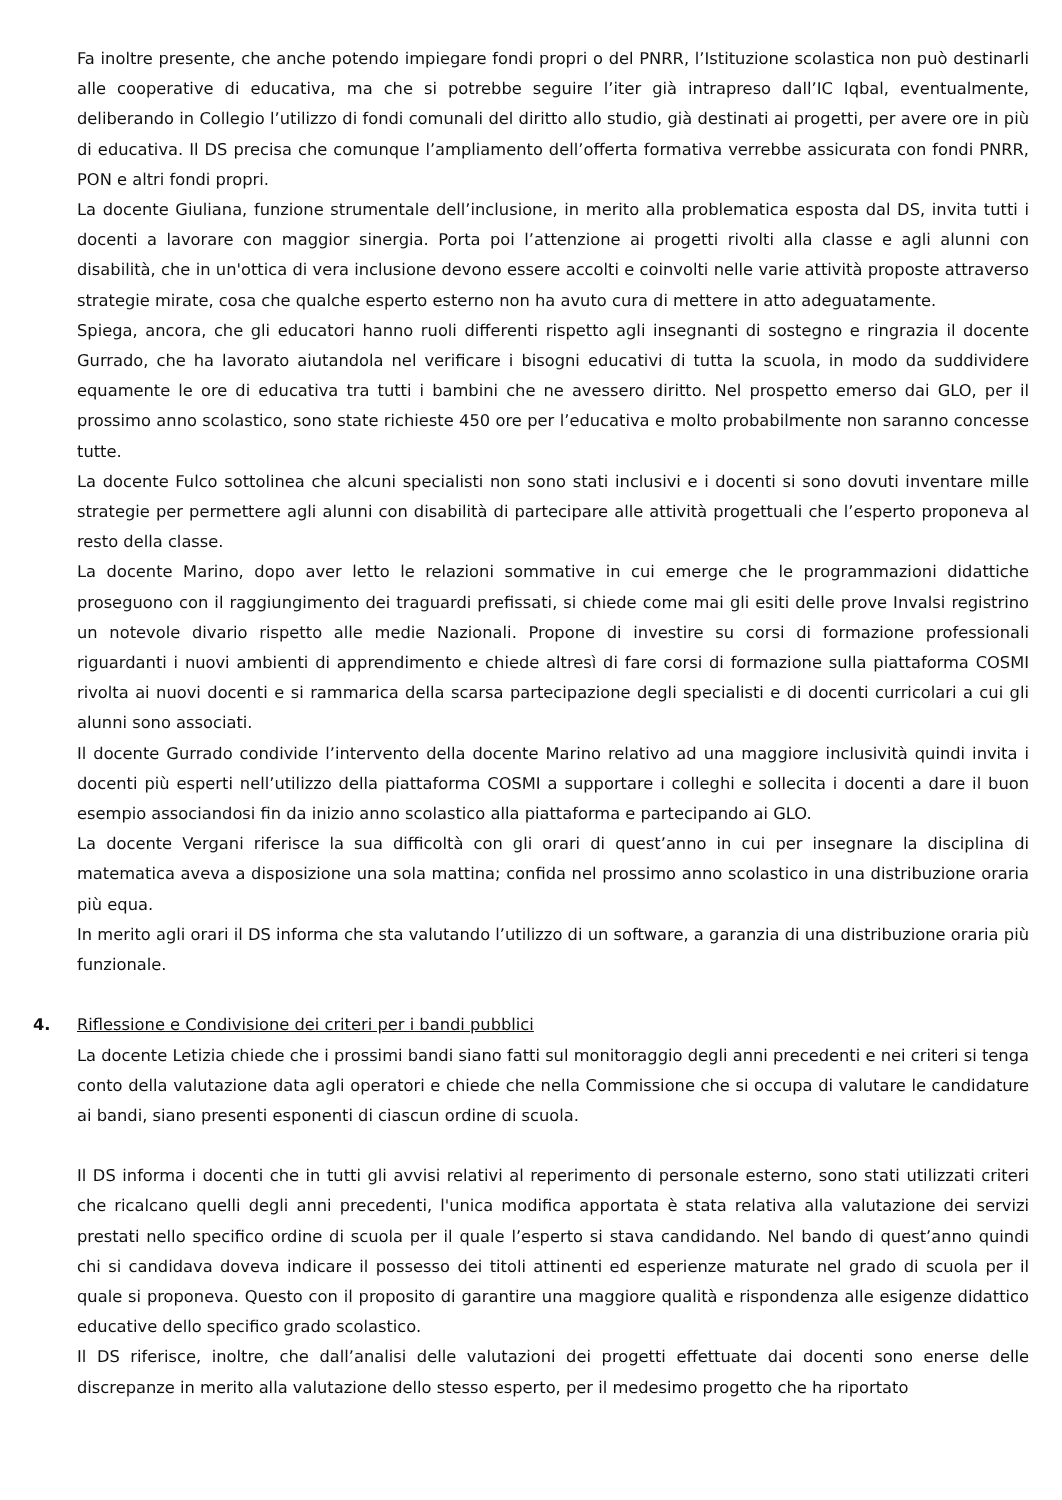Fa inoltre presente, che anche potendo impiegare fondi propri o del PNRR, l’Istituzione scolastica non può destinarli alle cooperative di educativa, ma che si potrebbe seguire l’iter già intrapreso dall’IC Iqbal, eventualmente, deliberando in Collegio l’utilizzo di fondi comunali del diritto allo studio, già destinati ai progetti, per avere ore in più di educativa. Il DS precisa che comunque l’ampliamento dell’offerta formativa verrebbe assicurata con fondi PNRR, PON e altri fondi propri.
La docente Giuliana, funzione strumentale dell’inclusione, in merito alla problematica esposta dal DS, invita tutti i docenti a lavorare con maggior sinergia. Porta poi l’attenzione ai progetti rivolti alla classe e agli alunni con disabilità, che in un'ottica di vera inclusione devono essere accolti e coinvolti nelle varie attività proposte attraverso strategie mirate, cosa che qualche esperto esterno non ha avuto cura di mettere in atto adeguatamente.
Spiega, ancora, che gli educatori hanno ruoli differenti rispetto agli insegnanti di sostegno e ringrazia il docente Gurrado, che ha lavorato aiutandola nel verificare i bisogni educativi di tutta la scuola, in modo da suddividere equamente le ore di educativa tra tutti i bambini che ne avessero diritto. Nel prospetto emerso dai GLO, per il prossimo anno scolastico, sono state richieste 450 ore per l’educativa e molto probabilmente non saranno concesse tutte.
La docente Fulco sottolinea che alcuni specialisti non sono stati inclusivi e i docenti si sono dovuti inventare mille strategie per permettere agli alunni con disabilità di partecipare alle attività progettuali che l’esperto proponeva al resto della classe.
La docente Marino, dopo aver letto le relazioni sommative in cui emerge che le programmazioni didattiche proseguono con il raggiungimento dei traguardi prefissati, si chiede come mai gli esiti delle prove Invalsi registrino un notevole divario rispetto alle medie Nazionali. Propone di investire su corsi di formazione professionali riguardanti i nuovi ambienti di apprendimento e chiede altresì di fare corsi di formazione sulla piattaforma COSMI rivolta ai nuovi docenti e si rammarica della scarsa partecipazione degli specialisti e di docenti curricolari a cui gli alunni sono associati.
Il docente Gurrado condivide l’intervento della docente Marino relativo ad una maggiore inclusività quindi invita i docenti più esperti nell’utilizzo della piattaforma COSMI a supportare i colleghi e sollecita i docenti a dare il buon esempio associandosi fin da inizio anno scolastico alla piattaforma e partecipando ai GLO.
La docente Vergani riferisce la sua difficoltà con gli orari di quest’anno in cui per insegnare la disciplina di matematica aveva a disposizione una sola mattina; confida nel prossimo anno scolastico in una distribuzione oraria più equa.
In merito agli orari il DS informa che sta valutando l’utilizzo di un software, a garanzia di una distribuzione oraria più funzionale.
4. Riflessione e Condivisione dei criteri per i bandi pubblici
La docente Letizia chiede che i prossimi bandi siano fatti sul monitoraggio degli anni precedenti e nei criteri si tenga conto della valutazione data agli operatori e chiede che nella Commissione che si occupa di valutare le candidature ai bandi, siano presenti esponenti di ciascun ordine di scuola.
Il DS informa i docenti che in tutti gli avvisi relativi al reperimento di personale esterno, sono stati utilizzati criteri che ricalcano quelli degli anni precedenti, l'unica modifica apportata è stata relativa alla valutazione dei servizi prestati nello specifico ordine di scuola per il quale l’esperto si stava candidando. Nel bando di quest’anno quindi chi si candidava doveva indicare il possesso dei titoli attinenti ed esperienze maturate nel grado di scuola per il quale si proponeva. Questo con il proposito di garantire una maggiore qualità e rispondenza alle esigenze didattico educative dello specifico grado scolastico.
Il DS riferisce, inoltre, che dall’analisi delle valutazioni dei progetti effettuate dai docenti sono enerse delle discrepanze in merito alla valutazione dello stesso esperto, per il medesimo progetto che ha riportato